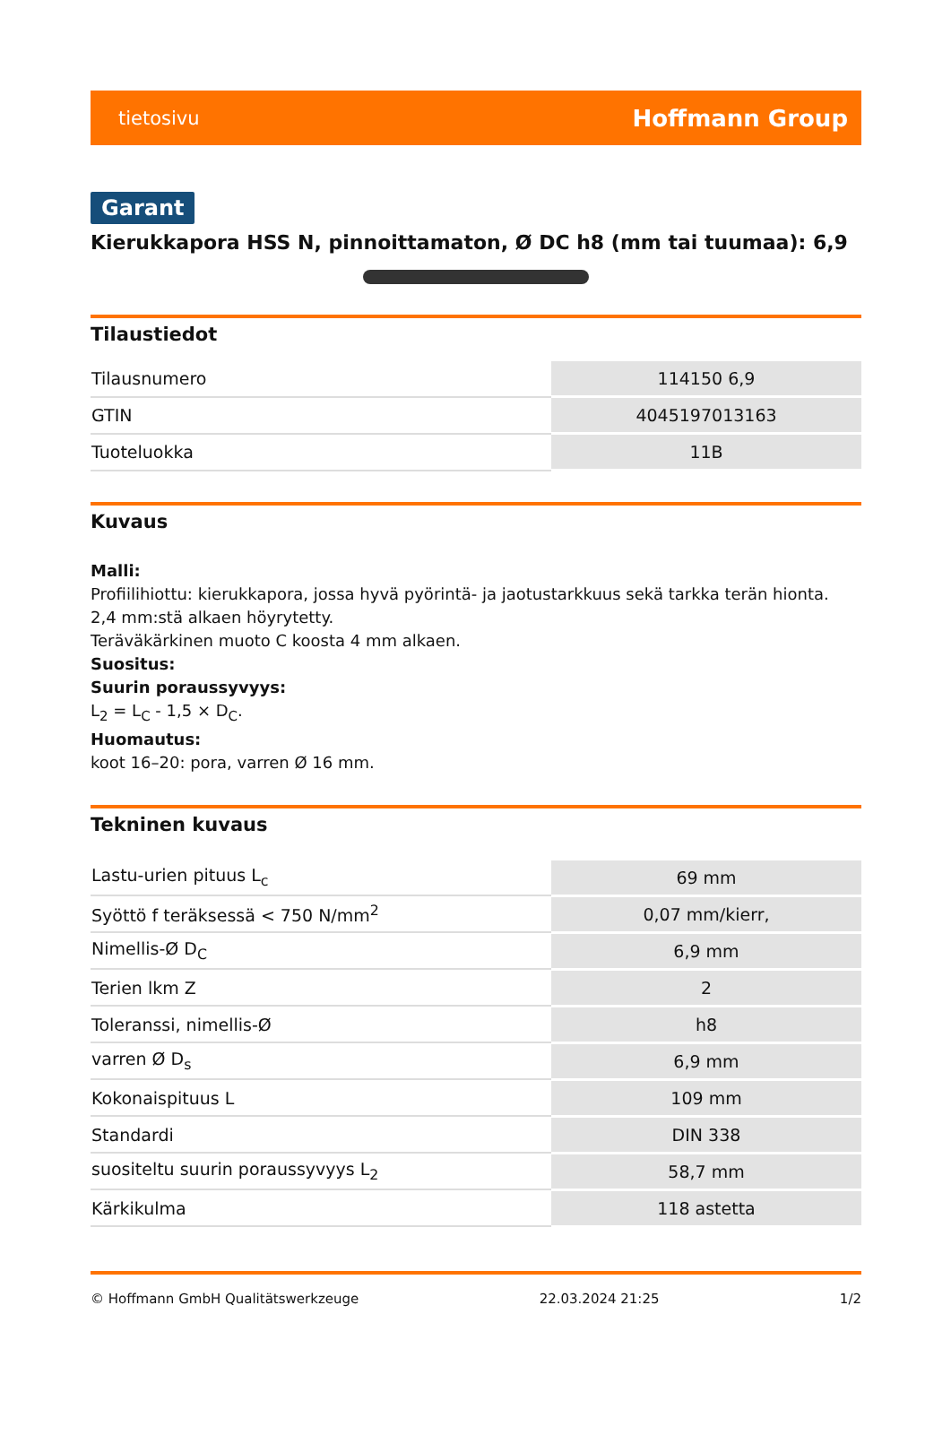tietosivu Hoffmann Group
Garant
Kierukkapora HSS N, pinnoittamaton, Ø DC h8 (mm tai tuumaa): 6,9
Tilaustiedot
| Tilausnumero | 114150 6,9 |
| GTIN | 4045197013163 |
| Tuoteluokka | 11B |
Kuvaus
Malli:
Profiilihiottu: kierukkapora, jossa hyvä pyörintä- ja jaotustarkkuus sekä tarkka terän hionta.
2,4 mm:stä alkaen höyrytetty.
Teräväkärkinen muoto C koosta 4 mm alkaen.
Suositus:
Suurin poraussyvyys:
L<sub>2</sub> = L<sub>C</sub> - 1,5 × D<sub>C</sub>.
Huomautus:
koot 16–20: pora, varren Ø 16 mm.
Tekninen kuvaus
| Lastu-urien pituus L<sub>c</sub> | 69 mm |
| Syöttö f teräksessä < 750 N/mm<sup>2</sup> | 0,07 mm/kierr, |
| Nimellis-Ø D<sub>C</sub> | 6,9 mm |
| Terien lkm Z | 2 |
| Toleranssi, nimellis-Ø | h8 |
| varren Ø D<sub>s</sub> | 6,9 mm |
| Kokonaispituus L | 109 mm |
| Standardi | DIN 338 |
| suositeltu suurin poraussyvyys L<sub>2</sub> | 58,7 mm |
| Kärkikulma | 118 astetta |
© Hoffmann GmbH Qualitätswerkzeuge 22.03.2024 21:25 1/2